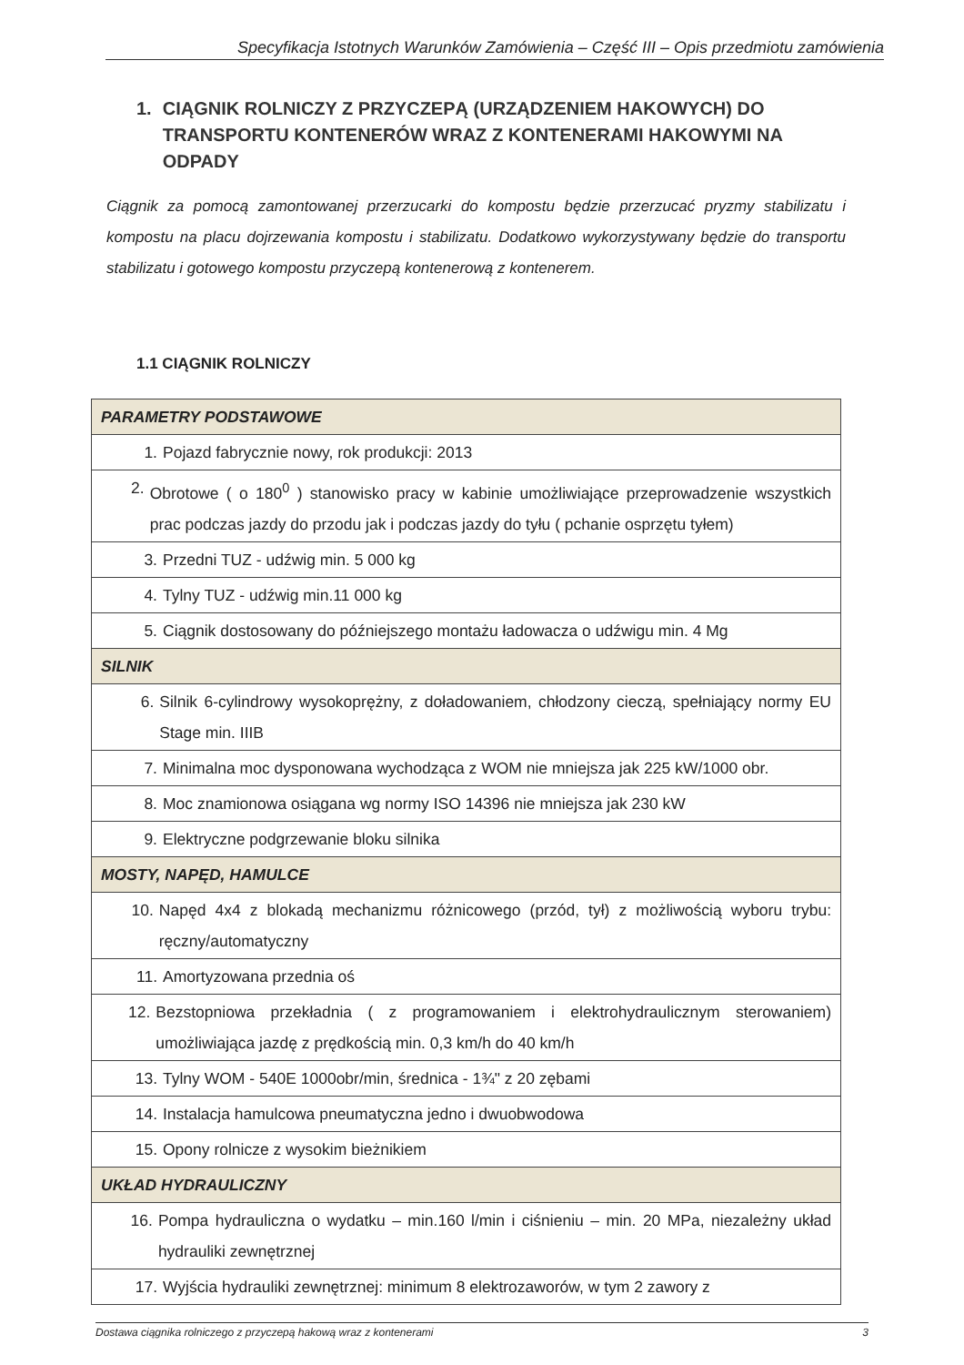Specyfikacja Istotnych Warunków Zamówienia – Część III – Opis przedmiotu zamówienia
1. CIĄGNIK ROLNICZY Z PRZYCZEPĄ (URZĄDZENIEM HAKOWYCH) DO TRANSPORTU KONTENERÓW WRAZ Z KONTENERAMI HAKOWYMI NA ODPADY
Ciągnik za pomocą zamontowanej przerzucarki do kompostu będzie przerzucać pryzmy stabilizatu i kompostu na placu dojrzewania kompostu i stabilizatu. Dodatkowo wykorzystywany będzie do transportu stabilizatu i gotowego kompostu przyczepą kontenerową z kontenerem.
1.1 CIĄGNIK ROLNICZY
| PARAMETRY PODSTAWOWE |
| 1. Pojazd fabrycznie nowy, rok produkcji: 2013 |
| 2. Obrotowe ( o 180<sup>0</sup> ) stanowisko pracy w kabinie umożliwiające przeprowadzenie wszystkich prac podczas jazdy do przodu jak i podczas jazdy do tyłu ( pchanie osprzętu tyłem) |
| 3. Przedni TUZ - udźwig min. 5 000 kg |
| 4. Tylny TUZ - udźwig min.11 000 kg |
| 5. Ciągnik dostosowany do późniejszego montażu ładowacza o udźwigu min. 4 Mg |
| SILNIK |
| 6. Silnik 6-cylindrowy wysokoprężny, z doładowaniem, chłodzony cieczą, spełniający normy EU Stage min. IIIB |
| 7. Minimalna moc dysponowana wychodząca z WOM nie mniejsza jak 225 kW/1000 obr. |
| 8. Moc znamionowa osiągana wg normy ISO 14396 nie mniejsza jak 230 kW |
| 9. Elektryczne podgrzewanie bloku silnika |
| MOSTY, NAPĘD, HAMULCE |
| 10. Napęd 4x4 z blokadą mechanizmu różnicowego (przód, tył) z możliwością wyboru trybu: ręczny/automatyczny |
| 11. Amortyzowana przednia oś |
| 12. Bezstopniowa przekładnia ( z programowaniem i elektrohydraulicznym sterowaniem) umożliwiająca jazdę z prędkością min. 0,3 km/h do 40 km/h |
| 13. Tylny WOM - 540E 1000obr/min, średnica - 1¾" z 20 zębami |
| 14. Instalacja hamulcowa pneumatyczna jedno i dwuobwodowa |
| 15. Opony rolnicze z wysokim bieżnikiem |
| UKŁAD HYDRAULICZNY |
| 16. Pompa hydrauliczna o wydatku – min.160 l/min i ciśnieniu – min. 20 MPa, niezależny układ hydrauliki zewnętrznej |
| 17. Wyjścia hydrauliki zewnętrznej: minimum 8 elektrozaworów, w tym 2 zawory z |
Dostawa ciągnika rolniczego z przyczepą hakową wraz z kontenerami 3